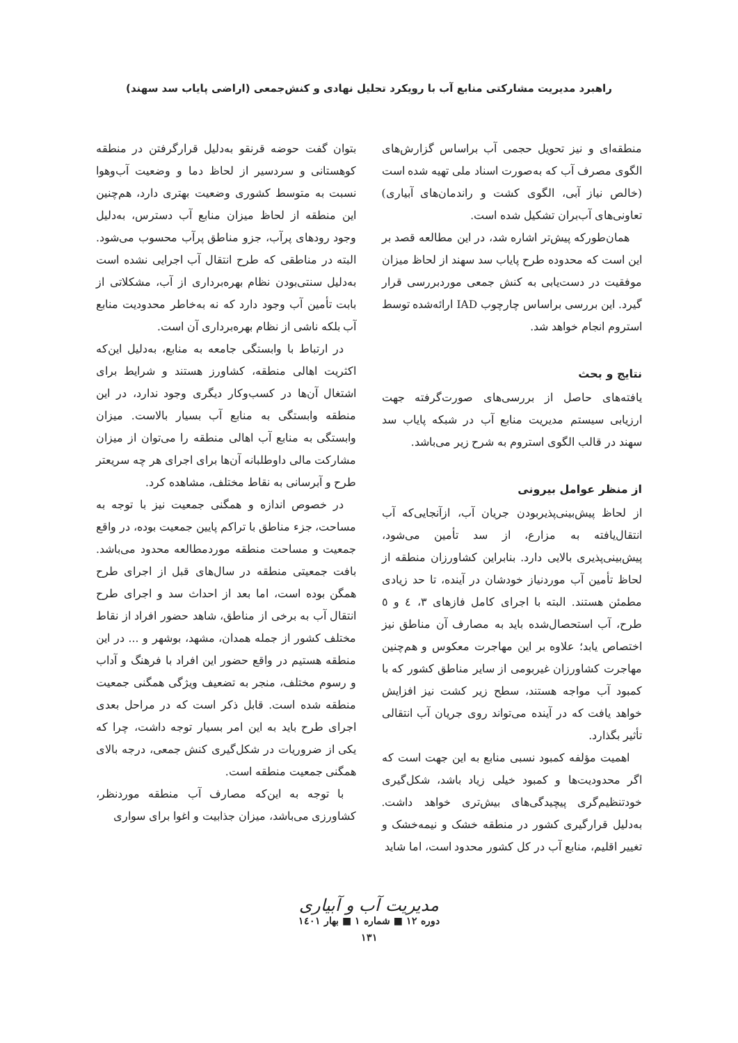راهبرد مدیریت مشارکتی منابع آب با رویکرد تحلیل نهادی و کنش‌جمعی (اراضی پایاب سد سهند)
منطقه‌ای و نیز تحویل حجمی آب براساس گزارش‌های الگوی مصرف آب که به‌صورت اسناد ملی تهیه شده است (خالص نیاز آبی، الگوی کشت و راندمان‌های آبیاری) تعاونی‌های آب‌بران تشکیل شده است.
همان‌طورکه پیش‌تر اشاره شد، در این مطالعه قصد بر این است که محدوده طرح پایاب سد سهند از لحاظ میزان موفقیت در دست‌یابی به کنش جمعی موردبررسی قرار گیرد. این بررسی براساس چارچوب IAD ارائه‌شده توسط استروم انجام خواهد شد.
نتایج و بحث
یافته‌های حاصل از بررسی‌های صورت‌گرفته جهت ارزیابی سیستم مدیریت منابع آب در شبکه پایاب سد سهند در قالب الگوی استروم به شرح زیر می‌باشد.
از منظر عوامل بیرونی
از لحاظ پیش‌بینی‌پذیربودن جریان آب، ازآنجایی‌که آب انتقال‌یافته به مزارع، از سد تأمین می‌شود، پیش‌بینی‌پذیری بالایی دارد. بنابراین کشاورزان منطقه از لحاظ تأمین آب موردنیاز خودشان در آینده، تا حد زیادی مطمئن هستند. البته با اجرای کامل فازهای ۳، ٤ و ٥ طرح، آب استحصال‌شده باید به مصارف آن مناطق نیز اختصاص یابد؛ علاوه بر این مهاجرت معکوس و هم‌چنین مهاجرت کشاورزان غیربومی از سایر مناطق کشور که با کمبود آب مواجه هستند، سطح زیر کشت نیز افزایش خواهد یافت که در آینده می‌تواند روی جریان آب انتقالی تأثیر بگذارد.
اهمیت مؤلفه کمبود نسبی منابع به این جهت است که اگر محدودیت‌ها و کمبود خیلی زیاد باشد، شکل‌گیری خودتنظیم‌گری پیچیدگی‌های بیش‌تری خواهد داشت. به‌دلیل قرارگیری کشور در منطقه خشک و نیمه‌خشک و تغییر اقلیم، منابع آب در کل کشور محدود است، اما شاید
بتوان گفت حوضه قرنقو به‌دلیل قرارگرفتن در منطقه کوهستانی و سردسیر از لحاظ دما و وضعیت آب‌وهوا نسبت به متوسط کشوری وضعیت بهتری دارد، هم‌چنین این منطقه از لحاظ میزان منابع آب دسترس، به‌دلیل وجود رودهای پرآب، جزو مناطق پرآب محسوب می‌شود. البته در مناطقی که طرح انتقال آب اجرایی نشده است به‌دلیل سنتی‌بودن نظام بهره‌برداری از آب، مشکلاتی از بابت تأمین آب وجود دارد که نه به‌خاطر محدودیت منابع آب بلکه ناشی از نظام بهره‌برداری آن است.
در ارتباط با وابستگی جامعه به منابع، به‌دلیل این‌که اکثریت اهالی منطقه، کشاورز هستند و شرایط برای اشتغال آن‌ها در کسب‌وکار دیگری وجود ندارد، در این منطقه وابستگی به منابع آب بسیار بالاست. میزان وابستگی به منابع آب اهالی منطقه را می‌توان از میزان مشارکت مالی داوطلبانه آن‌ها برای اجرای هر چه سریعتر طرح و آبرسانی به نقاط مختلف، مشاهده کرد.
در خصوص اندازه و همگنی جمعیت نیز با توجه به مساحت، جزء مناطق با تراکم پایین جمعیت بوده، در واقع جمعیت و مساحت منطقه موردمطالعه محدود می‌باشد. بافت جمعیتی منطقه در سال‌های قبل از اجرای طرح همگن بوده است، اما بعد از احداث سد و اجرای طرح انتقال آب به برخی از مناطق، شاهد حضور افراد از نقاط مختلف کشور از جمله همدان، مشهد، بوشهر و ... در این منطقه هستیم در واقع حضور این افراد با فرهنگ و آداب و رسوم مختلف، منجر به تضعیف ویژگی همگنی جمعیت منطقه شده است. قابل ذکر است که در مراحل بعدی اجرای طرح باید به این امر بسیار توجه داشت، چرا که یکی از ضروریات در شکل‌گیری کنش جمعی، درجه بالای همگنی جمعیت منطقه است.
با توجه به این‌که مصارف آب منطقه موردنظر، کشاورزی می‌باشد، میزان جذابیت و اغوا برای سواری
مدیریت آب و آبیاری
دوره ۱۲ ■ شماره ۱ ■ بهار ۱٤۰۱
۱۳۱